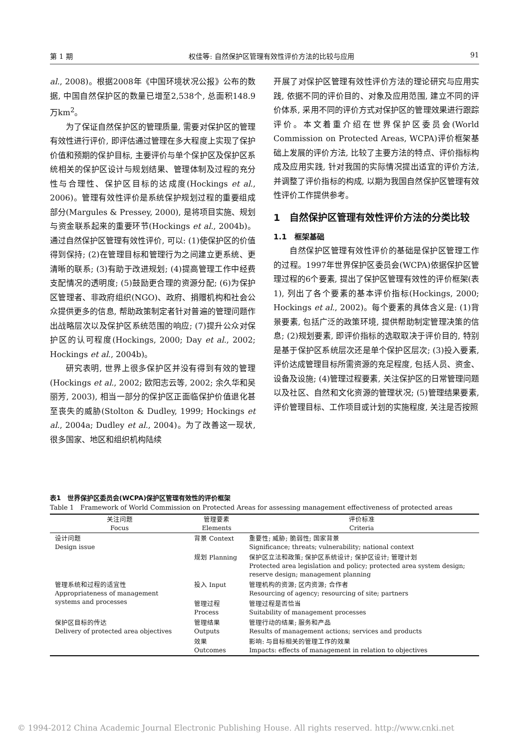第 1 期 权佳等: 自然保护区管理有效性评价方法的比较与应用 91
al., 2008)。根据2008年《中国环境状况公报》公布的数据, 中国自然保护区的数量已增至2,538个, 总面积148.9万km<sup>2</sup>。
为了保证自然保护区的管理质量, 需要对保护区的管理有效性进行评价, 即评估通过管理在多大程度上实现了保护价值和预期的保护目标, 主要评价与单个保护区及保护区系统相关的保护区设计与规划结果、管理体制及过程的充分性与合理性、保护区目标的达成度(Hockings et al., 2006)。管理有效性评价是系统保护规划过程的重要组成部分(Margules & Pressey, 2000), 是将项目实施、规划与资金联系起来的重要环节(Hockings et al., 2004b)。通过自然保护区管理有效性评价, 可以: (1)使保护区的价值得到保持; (2)在管理目标和管理行为之间建立更系统、更清晰的联系; (3)有助于改进规划; (4)提高管理工作中经费支配情况的透明度; (5)鼓励更合理的资源分配; (6)为保护区管理者、非政府组织(NGO)、政府、捐赠机构和社会公众提供更多的信息, 帮助政策制定者针对普遍的管理问题作出战略层次以及保护区系统范围的响应; (7)提升公众对保护区的认可程度(Hockings, 2000; Day et al., 2002; Hockings et al., 2004b)。
研究表明, 世界上很多保护区并没有得到有效的管理(Hockings et al., 2002; 欧阳志云等, 2002; 余久华和吴丽芳, 2003), 相当一部分的保护区正面临保护价值退化甚至丧失的威胁(Stolton & Dudley, 1999; Hockings et al., 2004a; Dudley et al., 2004)。为了改善这一现状, 很多国家、地区和组织机构陆续
开展了对保护区管理有效性评价方法的理论研究与应用实践, 依据不同的评价目的、对象及应用范围, 建立不同的评价体系, 采用不同的评价方式对保护区的管理效果进行跟踪评价。本文着重介绍在世界保护区委员会(World Commission on Protected Areas, WCPA)评价框架基础上发展的评价方法, 比较了主要方法的特点、评价指标构成及应用实践, 针对我国的实际情况提出适宜的评价方法, 并调整了评价指标的构成, 以期为我国自然保护区管理有效性评价工作提供参考。
1　自然保护区管理有效性评价方法的分类比较
1.1　框架基础
自然保护区管理有效性评价的基础是保护区管理工作的过程。1997年世界保护区委员会(WCPA)依据保护区管理过程的6个要素, 提出了保护区管理有效性的评价框架(表1), 列出了各个要素的基本评价指标(Hockings, 2000; Hockings et al., 2002)。每个要素的具体含义是: (1)背景要素, 包括广泛的政策环境, 提供帮助制定管理决策的信息; (2)规划要素, 即评价指标的选取取决于评价目的, 特别是基于保护区系统层次还是单个保护区层次; (3)投入要素, 评价达成管理目标所需资源的充足程度, 包括人员、资金、设备及设施; (4)管理过程要素, 关注保护区的日常管理问题以及社区、自然和文化资源的管理状况; (5)管理结果要素, 评价管理目标、工作项目或计划的实施程度, 关注是否按照
表1　世界保护区委员会(WCPA)保护区管理有效性的评价框架
Table 1　Framework of World Commission on Protected Areas for assessing management effectiveness of protected areas
| 关注问题 Focus | 管理要素 Elements | 评价标准 Criteria |
| --- | --- | --- |
| 设计问题 Design issue | 背景 Context | 重要性; 威胁; 脆弱性; 国家背景 Significance; threats; vulnerability; national context |
| | 规划 Planning | 保护区立法和政策; 保护区系统设计; 保护区设计; 管理计划 Protected area legislation and policy; protected area system design; reserve design; management planning |
| 管理系统和过程的适宜性 Appropriateness of management systems and processes | 投入 Input | 管理机构的资源; 区内资源; 合作者 Resourcing of agency; resourcing of site; partners |
| | 管理过程 Process | 管理过程是否恰当 Suitability of management processes |
| 保护区目标的传达 Delivery of protected area objectives | 管理结果 Outputs | 管理行动的结果; 服务和产品 Results of management actions; services and products |
| | 效果 Outcomes | 影响: 与目标相关的管理工作的效果 Impacts: effects of management in relation to objectives |
© 1994-2012 China Academic Journal Electronic Publishing House. All rights reserved. http://www.cnki.net